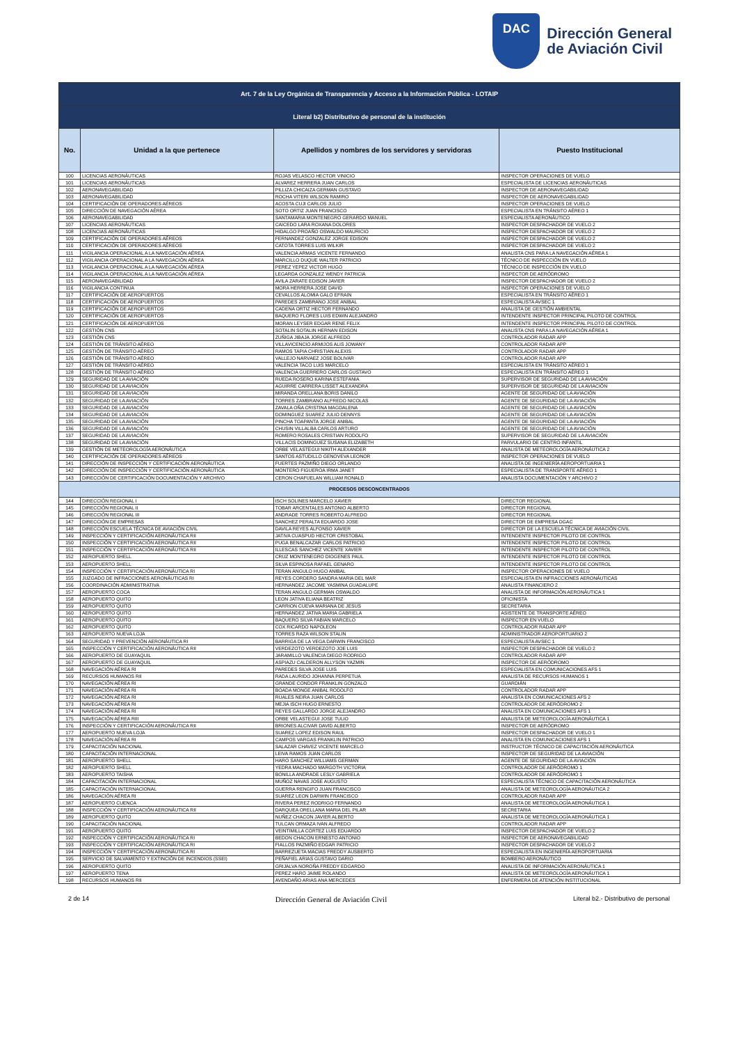DAC
Dirección General
de Aviación Civil
| Art. 7 de la Ley Orgánica de Transparencia y Acceso a la Información Pública - LOTAIP | | | |
| Literal b2) Distributivo de personal de la institución | | | |
| No. | Unidad a la que pertenece | Apellidos y nombres de los servidores y servidoras | Puesto Institucional |
| 100 | LICENCIAS AERONÁUTICAS | ROJAS VELASCO HECTOR VINICIO | INSPECTOR OPERACIONES DE VUELO |
| 101 | LICENCIAS AERONÁUTICAS | ALVAREZ HERRERA JUAN CARLOS | ESPECIALISTA DE LICENCIAS AERONÁUTICAS |
| 102 | AERONAVEGABILIDAD | PILLIZA CHICAIZA GERMAN GUSTAVO | INSPECTOR DE AERONAVEGABILIDAD |
| 103 | AERONAVEGABILIDAD | ROCHA VITERI WILSON RAMIRO | INSPECTOR DE AERONAVEGABILIDAD |
| 104 | CERTIFICACIÓN DE OPERADORES AÉREOS | ACOSTA CUJI CARLOS JULIO | INSPECTOR OPERACIONES DE VUELO |
| 105 | DIRECCIÓN DE NAVEGACIÓN AÉREA | SOTO ORTIZ JUAN FRANCISCO | ESPECIALISTA EN TRÁNSITO AÉREO 1 |
| 106 | AERONAVEGABILIDAD | SANTAMARIA MONTENEGRO GERARDO MANUEL | ESPECIALISTA AERONÁUTICO |
| 107 | LICENCIAS AERONÁUTICAS | CAICEDO LARA ROXANA DOLORES | INSPECTOR DESPACHADOR DE VUELO 2 |
| 108 | LICENCIAS AERONÁUTICAS | HIDALGO PROAÑO OSWALDO MAURICIO | INSPECTOR DESPACHADOR DE VUELO 2 |
| 109 | CERTIFICACIÓN DE OPERADORES AÉREOS | FERNANDEZ GONZALEZ JORGE EDISON | INSPECTOR DESPACHADOR DE VUELO 2 |
| 110 | CERTIFICACIÓN DE OPERADORES AÉREOS | CATOTA TORRES LUIS WILKIR | INSPECTOR DESPACHADOR DE VUELO 2 |
| 111 | VIGILANCIA OPERACIONAL A LA NAVEGACIÓN AÉREA | VALENCIA ARMAS VICENTE FERNANDO | ANALISTA CNS PARA LA NAVEGACIÓN AÉREA 1 |
| 112 | VIGILANCIA OPERACIONAL A LA NAVEGACIÓN AÉREA | MARCILLO DUQUE WALTER PATRICIO | TÉCNICO DE INSPECCIÓN EN VUELO |
| 113 | VIGILANCIA OPERACIONAL A LA NAVEGACIÓN AÉREA | PEREZ YEPEZ VICTOR HUGO | TÉCNICO DE INSPECCIÓN EN VUELO |
| 114 | VIGILANCIA OPERACIONAL A LA NAVEGACIÓN AÉREA | LEGARDA GONZALEZ WENDY PATRICIA | INSPECTOR DE AERÓDROMO |
| 115 | AERONAVEGABILIDAD | AVILA ZARATE EDISON JAVIER | INSPECTOR DESPACHADOR DE VUELO 2 |
| 116 | VIGILANCIA CONTINUA | MORA HERRERA JOSE DAVID | INSPECTOR OPERACIONES DE VUELO |
| 117 | CERTIFICACIÓN DE AEROPUERTOS | CEVALLOS ALOMIA GALO EFRAIN | ESPECIALISTA EN TRÁNSITO AÉREO 1 |
| 118 | CERTIFICACIÓN DE AEROPUERTOS | PAREDES ZAMBRANO JOSE ANIBAL | ESPECIALISTA AVSEC 1 |
| 119 | CERTIFICACIÓN DE AEROPUERTOS | CADENA ORTIZ HECTOR FERNANDO | ANALISTA DE GESTIÓN AMBIENTAL |
| 120 | CERTIFICACIÓN DE AEROPUERTOS | BAQUERO FLORES LUIS EDWIN ALEJANDRO | INTENDENTE INSPECTOR PRINCIPAL PILOTO DE CONTROL |
| 121 | CERTIFICACIÓN DE AEROPUERTOS | MORAN LEYSER EDGAR RENE FELIX | INTENDENTE INSPECTOR PRINCIPAL PILOTO DE CONTROL |
| 122 | GESTIÓN CNS | SOTALIN SOTALIN HERNAN EDISON | ANALISTA CNS PARA LA NAVEGACIÓN AÉREA 1 |
| 123 | GESTIÓN CNS | ZUÑIGA JIBAJA JORGE ALFREDO | CONTROLADOR RADAR APP |
| 124 | GESTIÓN DE TRÁNSITO AÉREO | VILLAVICENCIO ARMIJOS ALIS JOWANY | CONTROLADOR RADAR APP |
| 125 | GESTIÓN DE TRÁNSITO AÉREO | RAMOS TAPIA CHRISTIAN ALEXIS | CONTROLADOR RADAR APP |
| 126 | GESTIÓN DE TRÁNSITO AÉREO | VALLEJO NARVAEZ JOSE BOLIVAR | CONTROLADOR RADAR APP |
| 127 | GESTIÓN DE TRÁNSITO AÉREO | VALENCIA TACO LUIS MARCELO | ESPECIALISTA EN TRÁNSITO AÉREO 1 |
| 128 | GESTIÓN DE TRÁNSITO AÉREO | VALENCIA GUERRERO CARLOS GUSTAVO | ESPECIALISTA EN TRÁNSITO AÉREO 1 |
| 129 | SEGURIDAD DE LA AVIACIÓN | RUEDA ROSERO KARINA ESTEFANIA | SUPERVISOR DE SEGURIDAD DE LA AVIACIÓN |
| 130 | SEGURIDAD DE LA AVIACIÓN | AGUIRRE CARRERA LISSET ALEXANDRA | SUPERVISOR DE SEGURIDAD DE LA AVIACIÓN |
| 131 | SEGURIDAD DE LA AVIACIÓN | MIRANDA ORELLANA BORIS DANILO | AGENTE DE SEGURIDAD DE LA AVIACIÓN |
| 132 | SEGURIDAD DE LA AVIACIÓN | TORRES ZAMBRANO ALFREDO NICOLAS | AGENTE DE SEGURIDAD DE LA AVIACIÓN |
| 133 | SEGURIDAD DE LA AVIACIÓN | ZAVALA OÑA CRISTINA MAGDALENA | AGENTE DE SEGURIDAD DE LA AVIACIÓN |
| 134 | SEGURIDAD DE LA AVIACIÓN | DOMINGUEZ SUAREZ JULIO DENNYS | AGENTE DE SEGURIDAD DE LA AVIACIÓN |
| 135 | SEGURIDAD DE LA AVIACIÓN | PINCHA TOAPANTA JORGE ANIBAL | AGENTE DE SEGURIDAD DE LA AVIACIÓN |
| 136 | SEGURIDAD DE LA AVIACIÓN | CHUSIN VILLALBA CARLOS ARTURO | AGENTE DE SEGURIDAD DE LA AVIACIÓN |
| 137 | SEGURIDAD DE LA AVIACIÓN | ROMERO ROSALES CRISTIAN RODOLFO | SUPERVISOR DE SEGURIDAD DE LA AVIACIÓN |
| 138 | SEGURIDAD DE LA AVIACIÓN | VILLACIS DOMINGUEZ SUSANA ELIZABETH | PARVULARIO DE CENTRO INFANTIL |
| 139 | GESTIÓN DE METEOROLOGÍA AERONÁUTICA | ORBE VELASTEGUI NIKITH ALEXANDER | ANALISTA DE METEOROLOGÍA AERONÁUTICA 2 |
| 140 | CERTIFICACIÓN DE OPERADORES AÉREOS | SANTOS ASTUDILLO GENOVEVA LEONOR | INSPECTOR OPERACIONES DE VUELO |
| 141 | DIRECCIÓN DE INSPECCIÓN Y CERTIFICACIÓN AERONÁUTICA | FUERTES PAZMIÑO DIEGO ORLANDO | ANALISTA DE INGENIERÍA AEROPORTUARIA 1 |
| 142 | DIRECCIÓN DE INSPECCIÓN Y CERTIFICACIÓN AERONÁUTICA | MONTERO FIGUEROA IRMA JANET | ESPECIALISTA DE TRANSPORTE AÉREO 1 |
| 143 | DIRECCIÓN DE CERTIFICACIÓN DOCUMENTACIÓN Y ARCHIVO | CERON CHAFUELAN WILLIAM RONALD | ANALISTA DOCUMENTACIÓN Y ARCHIVO 2 |
| PROCESOS DESCONCENTRADOS | | | |
| 144 | DIRECCIÓN REGIONAL I | ISCH SOLINES MARCELO XAVIER | DIRECTOR REGIONAL |
| 145 | DIRECCIÓN REGIONAL II | TOBAR ARCENTALES ANTONIO ALBERTO | DIRECTOR REGIONAL |
| 146 | DIRECCIÓN REGIONAL III | ANDRADE TORRES ROBERTO ALFREDO | DIRECTOR REGIONAL |
| 147 | DIRECCIÓN DE EMPRESAS | SANCHEZ PERALTA EDUARDO JOSE | DIRECTOR DE EMPRESA DGAC |
| 148 | DIRECCIÓN ESCUELA TÉCNICA DE AVIACIÓN CIVIL | DAVILA REYES ALFONSO XAVIER | DIRECTOR DE LA ESCUELA TÉCNICA DE AVIACIÓN CIVIL |
| 149 | INSPECCIÓN Y CERTIFICACIÓN AERONÁUTICA RII | JATIVA CUASPUD HECTOR CRISTOBAL | INTENDENTE INSPECTOR PILOTO DE CONTROL |
| 150 | INSPECCIÓN Y CERTIFICACIÓN AERONÁUTICA RII | PUGA BENALCAZAR CARLOS PATRICIO | INTENDENTE INSPECTOR PILOTO DE CONTROL |
| 151 | INSPECCIÓN Y CERTIFICACIÓN AERONÁUTICA RII | ILLESCAS SANCHEZ VICENTE XAVIER | INTENDENTE INSPECTOR PILOTO DE CONTROL |
| 152 | AEROPUERTO SHELL | CRUZ MONTENEGRO DIOGENES PAUL | INTENDENTE INSPECTOR PILOTO DE CONTROL |
| 153 | AEROPUERTO SHELL | SILVA ESPINOSA RAFAEL GENARO | INTENDENTE INSPECTOR PILOTO DE CONTROL |
| 154 | INSPECCIÓN Y CERTIFICACIÓN AERONÁUTICA RI | TERAN ANGULO HUGO ANIBAL | INSPECTOR OPERACIONES DE VUELO |
| 155 | JUZGADO DE INFRACCIONES AERONÁUTICAS RI | REYES CORDERO SANDRA MARIA DEL MAR | ESPECIALISTA EN INFRACCIONES AERONÁUTICAS |
| 156 | COORDINACIÓN ADMINISTRATIVA | HERNANDEZ JACOME YASMINA GUADALUPE | ANALISTA FINANCIERO 2 |
| 157 | AEROPUERTO COCA | TERAN ANGULO GERMAN OSWALDO | ANALISTA DE INFORMACIÓN AERONÁUTICA 1 |
| 158 | AEROPUERTO QUITO | LEON JATIVA ELIANA BEATRIZ | OFICINISTA |
| 159 | AEROPUERTO QUITO | CARRION CUEVA MARIANA DE JESUS | SECRETARIA |
| 160 | AEROPUERTO QUITO | HERNANDEZ JATIVA MARIA GABRIELA | ASISTENTE DE TRANSPORTE AÉREO |
| 161 | AEROPUERTO QUITO | BAQUERO SILVA FABIAN MARCELO | INSPECTOR EN VUELO |
| 162 | AEROPUERTO QUITO | COX RICARDO NAPOLEON | CONTROLADOR RADAR APP |
| 163 | AEROPUERTO NUEVA LOJA | TORRES RAZA WILSON STALIN | ADMINISTRADOR AEROPORTUARIO 2 |
| 164 | SEGURIDAD Y PREVENCIÓN AERONÁUTICA RI | BARRIGA DE LA VEGA DARWIN FRANCISCO | ESPECIALISTA AVSEC 1 |
| 165 | INSPECCIÓN Y CERTIFICACIÓN AERONÁUTICA RII | VERDEZOTO VERDEZOTO JOE LUIS | INSPECTOR DESPACHADOR DE VUELO 2 |
| 166 | AEROPUERTO DE GUAYAQUIL | JARAMILLO VALENCIA DIEGO RODRIGO | CONTROLADOR RADAR APP |
| 167 | AEROPUERTO DE GUAYAQUIL | ASPIAZU CALDERON ALLYSON YAZMIN | INSPECTOR DE AERÓDROMO |
| 168 | NAVEGACIÓN AÉREA RI | PAREDES SILVA JOSE LUIS | ESPECIALISTA EN COMUNICACIONES AFS 1 |
| 169 | RECURSOS HUMANOS RII | RADA LAURIDO JOHANNA PERPETUA | ANALISTA DE RECURSOS HUMANOS 1 |
| 170 | NAVEGACIÓN AÉREA RI | GRANDE CONDOR FRANKLIN GONZALO | GUARDIÁN |
| 171 | NAVEGACIÓN AÉREA RI | BOADA MONGE ANIBAL RODOLFO | CONTROLADOR RADAR APP |
| 172 | NAVEGACIÓN AÉREA RI | RUALES NEIRA JUAN CARLOS | ANALISTA EN COMUNICACIONES AFS 2 |
| 173 | NAVEGACIÓN AÉREA RI | MEJIA ISCH HUGO ERNESTO | CONTROLADOR DE AERÓDROMO 2 |
| 174 | NAVEGACIÓN AÉREA RI | REYES GALLARDO JORGE ALEJANDRO | ANALISTA EN COMUNICACIONES AFS 1 |
| 175 | NAVEGACIÓN AÉREA RIII | ORBE VELASTEGUI JOSE TULIO | ANALISTA DE METEOROLOGÍA AERONÁUTICA 1 |
| 176 | INSPECCIÓN Y CERTIFICACIÓN AERONÁUTICA RII | BRIONES ALCIVAR DAVID ALBERTO | INSPECTOR DE AERÓDROMO |
| 177 | AEROPUERTO NUEVA LOJA | SUAREZ LOPEZ EDISON RAUL | INSPECTOR DESPACHADOR DE VUELO 1 |
| 178 | NAVEGACIÓN AÉREA RI | CAMPOS VARGAS FRANKLIN PATRICIO | ANALISTA EN COMUNICACIONES AFS 1 |
| 179 | CAPACITACIÓN NACIONAL | SALAZAR CHAVEZ VICENTE MARCELO | INSTRUCTOR TÉCNICO DE CAPACITACIÓN AERONÁUTICA |
| 180 | CAPACITACIÓN INTERNACIONAL | LEIVA RAMOS JUAN CARLOS | INSPECTOR DE SEGURIDAD DE LA AVIACIÓN |
| 181 | AEROPUERTO SHELL | HARO SANCHEZ WILLIAMS GERMAN | AGENTE DE SEGURIDAD DE LA AVIACIÓN |
| 182 | AEROPUERTO SHELL | YEDRA MACHADO MARGOTH VICTORIA | CONTROLADOR DE AERÓDROMO 1 |
| 183 | AEROPUERTO TAISHA | BONILLA ANDRADE LESLY GABRIELA | CONTROLADOR DE AERÓDROMO 1 |
| 184 | CAPACITACIÓN INTERNACIONAL | MUÑOZ NAVAS JOSE AUGUSTO | ESPECIALISTA TÉCNICO DE CAPACITACIÓN AERONÁUTICA |
| 185 | CAPACITACIÓN INTERNACIONAL | GUERRA RENGIFO JUAN FRANCISCO | ANALISTA DE METEOROLOGÍA AERONÁUTICA 2 |
| 186 | NAVEGACIÓN AÉREA RI | SUAREZ LEON DARWIN FRANCISCO | CONTROLADOR RADAR APP |
| 187 | AEROPUERTO CUENCA | RIVERA PEREZ RODRIGO FERNANDO | ANALISTA DE METEOROLOGÍA AERONÁUTICA 1 |
| 188 | INSPECCIÓN Y CERTIFICACIÓN AERONÁUTICA RII | DARQUEA ORELLANA MARIA DEL PILAR | SECRETARIA |
| 189 | AEROPUERTO QUITO | NUÑEZ CHACON JAVIER ALBERTO | ANALISTA DE METEOROLOGÍA AERONÁUTICA 1 |
| 190 | CAPACITACIÓN NACIONAL | TULCAN ORMAZA IVAN ALFREDO | CONTROLADOR RADAR APP |
| 191 | AEROPUERTO QUITO | VEINTIMILLA CORTEZ LUIS EDUARDO | INSPECTOR DESPACHADOR DE VUELO 2 |
| 192 | INSPECCIÓN Y CERTIFICACIÓN AERONÁUTICA RI | BEDON CHACON ERNESTO ANTONIO | INSPECTOR DE AERONAVEGABILIDAD |
| 193 | INSPECCIÓN Y CERTIFICACIÓN AERONÁUTICA RI | FIALLOS PAZMIÑO EDGAR PATRICIO | INSPECTOR DESPACHADOR DE VUELO 2 |
| 194 | INSPECCIÓN Y CERTIFICACIÓN AERONÁUTICA RI | BARREZUETA MACIAS FREDDY AUSBERTO | ESPECIALISTA EN INGENIERÍA AEROPORTUARIA |
| 195 | SERVICIO DE SALVAMENTO Y EXTINCIÓN DE INCENDIOS (SSEI) | PEÑAFIEL ARIAS GUSTAVO DARIO | BOMBERO AERONÁUTICO |
| 196 | AEROPUERTO QUITO | GRIJALVA NOROÑA FREDDY EDGARDO | ANALISTA DE INFORMACIÓN AERONÁUTICA 1 |
| 197 | AEROPUERTO TENA | PEREZ HARO JAIME ROLANDO | ANALISTA DE METEOROLOGÍA AERONÁUTICA 1 |
| 198 | RECURSOS HUMANOS RII | AVENDAÑO ARIAS ANA MERCEDES | ENFERMERA DE ATENCIÓN INSTITUCIONAL |
2 de 14 Dirección General de Aviación Civil Literal b2.- Distributivo de personal